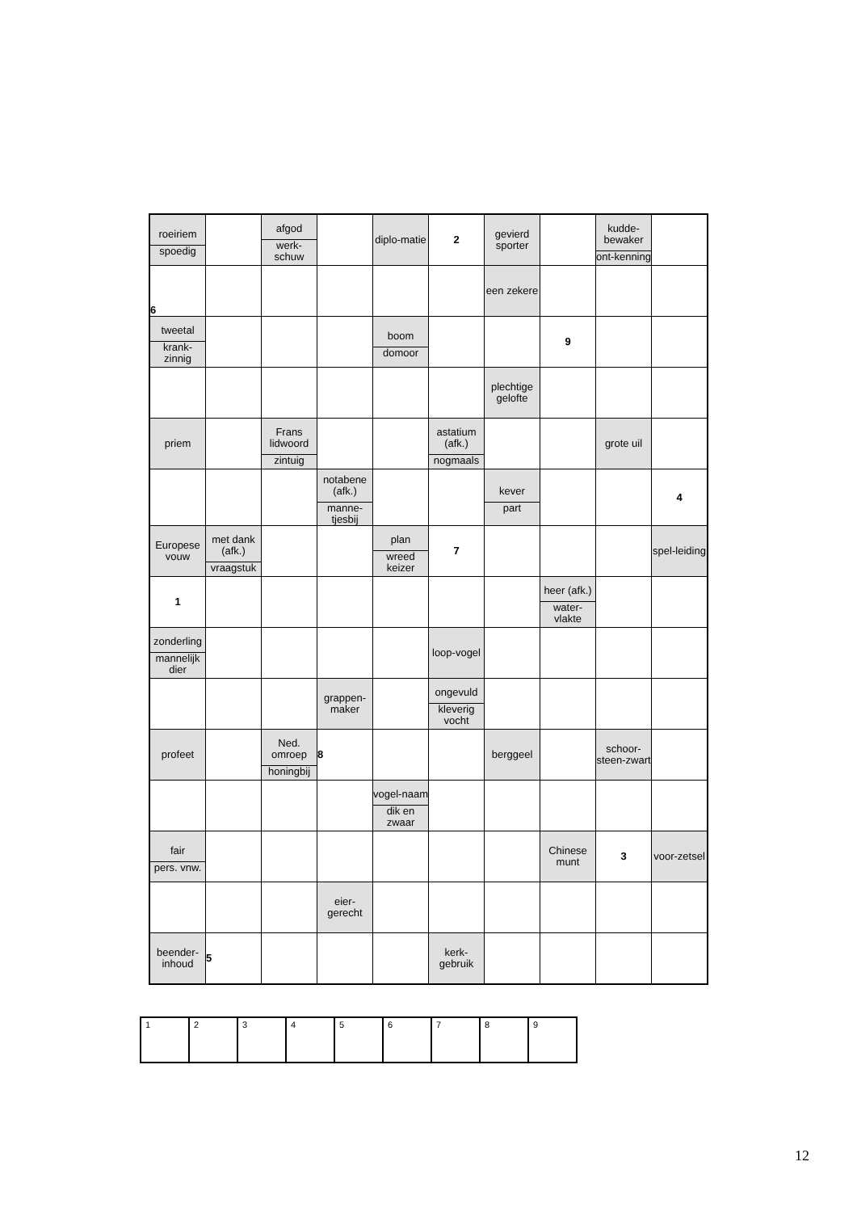| roeiriem spoedig | | afgod werk-schuw | | diplo-matie | 2 | gevierd sporter | | kudde-bewaker ont-kenning | |
| 6 | | | | | | een zekere | | | |
| tweetal krank-zinnig | | | | boom domoor | | | 9 | | |
| | | | | | | plechtige gelofte | | | |
| priem | | Frans lidwoord zintuig | | | astatium (afk.) nogmaals | | | grote uil | |
| | | | notabene (afk.) manne-tjesbij | | | kever part | | | 4 |
| Europese vouw | met dank (afk.) vraagstuk | | | plan wreed keizer | 7 | | | | spel-leiding |
| 1 | | | | | | | heer (afk.) water-vlakte | | |
| zonderling mannelijk dier | | | | | loop-vogel | | | | |
| | | | grappen-maker | | ongevuld kleverig vocht | | | | |
| profeet | | Ned. omroep honingbij | 8 | | | berggeel | | schoor-steen-zwart | |
| | | | | vogel-naam dik en zwaar | | | | | |
| fair pers. vnw. | | | | | | | Chinese munt | 3 | voor-zetsel |
| | | | eier-gerecht | | | | | | |
| beender-inhoud | 5 | | | | kerk-gebruik | | | | |
| 1 | 2 | 3 | 4 | 5 | 6 | 7 | 8 | 9 |
12